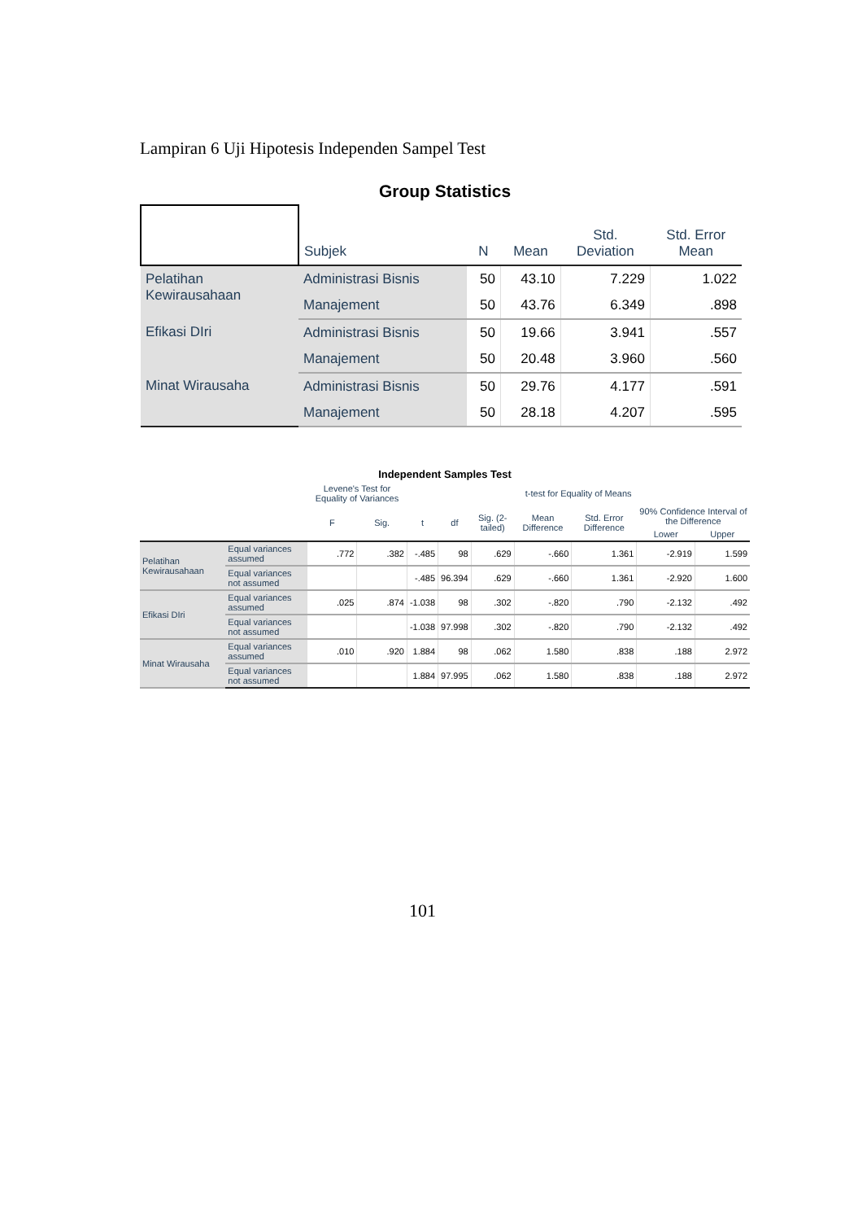Lampiran 6 Uji Hipotesis Independen Sampel Test
Group Statistics
| | Subjek | N | Mean | Std. Deviation | Std. Error Mean |
| --- | --- | --- | --- | --- | --- |
| Pelatihan Kewirausahaan | Administrasi Bisnis | 50 | 43.10 | 7.229 | 1.022 |
| | Manajement | 50 | 43.76 | 6.349 | .898 |
| Efikasi DIri | Administrasi Bisnis | 50 | 19.66 | 3.941 | .557 |
| | Manajement | 50 | 20.48 | 3.960 | .560 |
| Minat Wirausaha | Administrasi Bisnis | 50 | 29.76 | 4.177 | .591 |
| | Manajement | 50 | 28.18 | 4.207 | .595 |
Independent Samples Test
| | | Levene's Test for Equality of Variances | | t-test for Equality of Means | | | | | | |
| --- | --- | --- | --- | --- | --- | --- | --- | --- | --- | --- |
| | | F | Sig. | t | df | Sig. (2-tailed) | Mean Difference | Std. Error Difference | 90% Confidence Interval of the Difference | |
| | | | | | | | | | Lower | Upper |
| Pelatihan Kewirausahaan | Equal variances assumed | .772 | .382 | -.485 | 98 | .629 | -.660 | 1.361 | -2.919 | 1.599 |
| | Equal variances not assumed | | | -.485 | 96.394 | .629 | -.660 | 1.361 | -2.920 | 1.600 |
| Efikasi DIri | Equal variances assumed | .025 | .874 | -1.038 | 98 | .302 | -.820 | .790 | -2.132 | .492 |
| | Equal variances not assumed | | | -1.038 | 97.998 | .302 | -.820 | .790 | -2.132 | .492 |
| Minat Wirausaha | Equal variances assumed | .010 | .920 | 1.884 | 98 | .062 | 1.580 | .838 | .188 | 2.972 |
| | Equal variances not assumed | | | 1.884 | 97.995 | .062 | 1.580 | .838 | .188 | 2.972 |
101